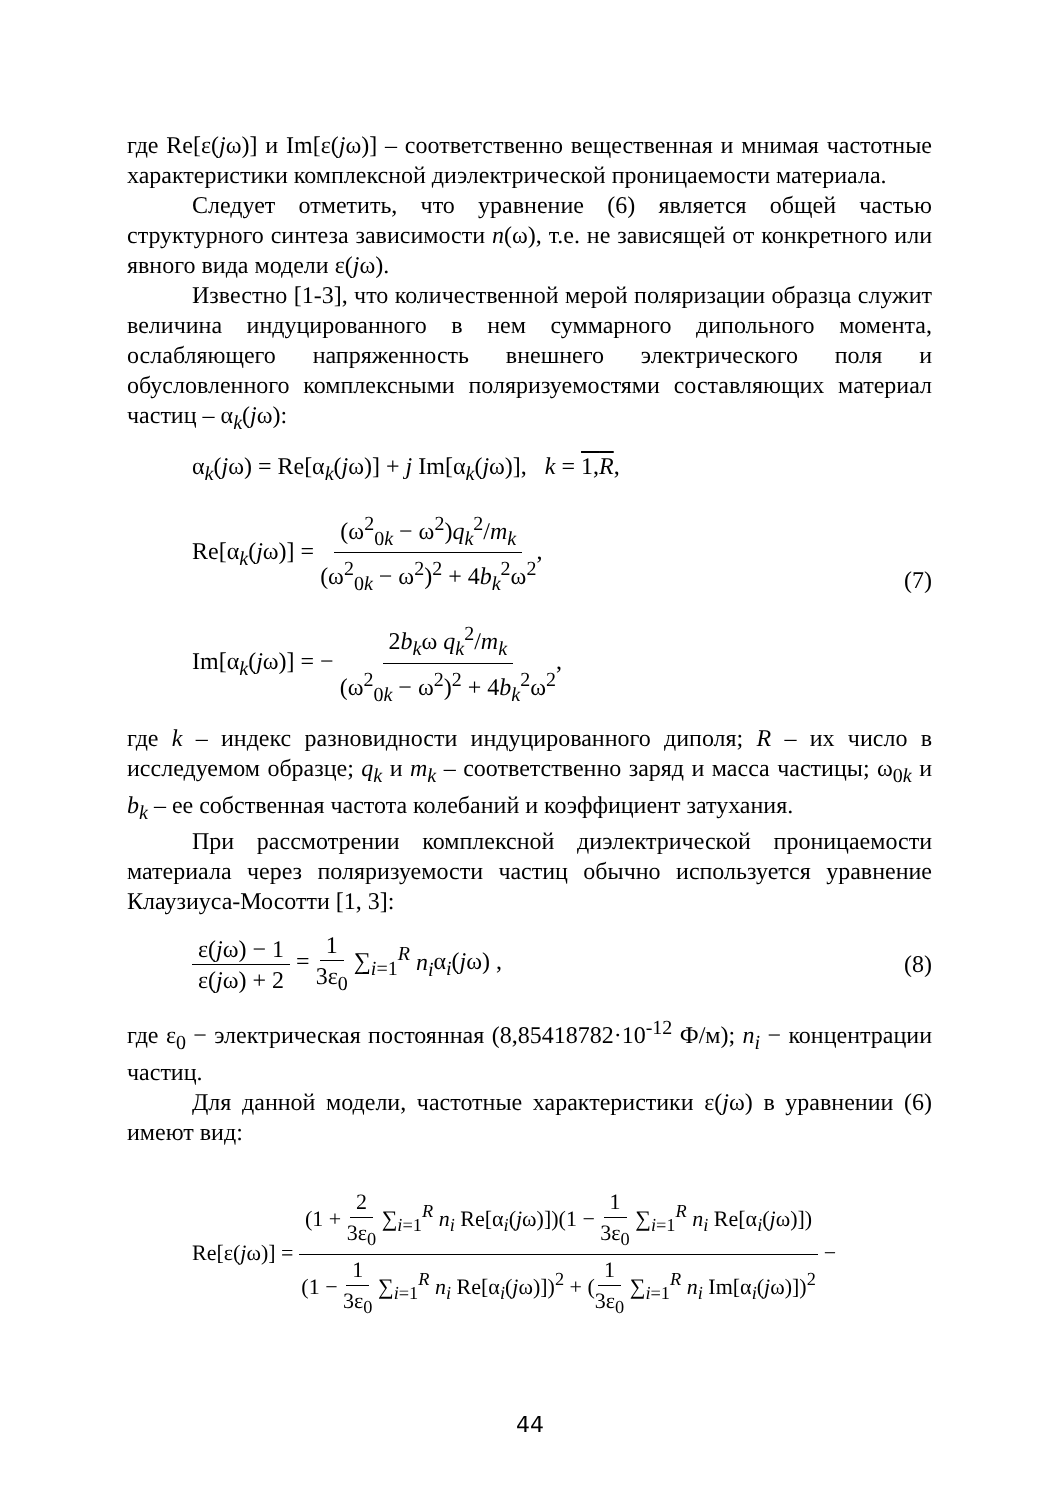где Re[ε(jω)] и Im[ε(jω)] – соответственно вещественная и мнимая частотные характеристики комплексной диэлектрической проницаемости материала.
Следует отметить, что уравнение (6) является общей частью структурного синтеза зависимости n(ω), т.е. не зависящей от конкретного или явного вида модели ε(jω).
Известно [1-3], что количественной мерой поляризации образца служит величина индуцированного в нем суммарного дипольного момента, ослабляющего напряженность внешнего электрического поля и обусловленного комплексными поляризуемостями составляющих материал частиц – α<sub>k</sub>(jω):
α<sub>k</sub>(jω) = Re[α<sub>k</sub>(jω)] + j Im[α<sub>k</sub>(jω)], k = 1,R,
Re[α<sub>k</sub>(jω)] = (ω<sup>2</sup><sub>0k</sub> − ω<sup>2</sup>)q<sub>k</sub><sup>2</sup>/m<sub>k</sub> (ω<sup>2</sup><sub>0k</sub> − ω<sup>2</sup>)<sup>2</sup> + 4b<sub>k</sub><sup>2</sup>ω<sup>2</sup>,
Im[α<sub>k</sub>(jω)] = − 2b<sub>k</sub>ω q<sub>k</sub><sup>2</sup>/m<sub>k</sub> (ω<sup>2</sup><sub>0k</sub> − ω<sup>2</sup>)<sup>2</sup> + 4b<sub>k</sub><sup>2</sup>ω<sup>2</sup>,
(7)
где k – индекс разновидности индуцированного диполя; R – их число в исследуемом образце; q<sub>k</sub> и m<sub>k</sub> – соответственно заряд и масса частицы; ω<sub>0k</sub> и b<sub>k</sub> – ее собственная частота колебаний и коэффициент затухания.
При рассмотрении комплексной диэлектрической проницаемости материала через поляризуемости частиц обычно используется уравнение Клаузиуса-Мосотти [1, 3]:
ε(jω) − 1 ε(jω) + 2 = 1 3ε<sub>0</sub> ∑<sub>i=1</sub><sup>R</sup> n<sub>i</sub>α<sub>i</sub>(jω) ,
(8)
где ε<sub>0</sub> − электрическая постоянная (8,85418782·10<sup>-12</sup> Ф/м); n<sub>i</sub> − концентрации частиц.
Для данной модели, частотные характеристики ε(jω) в уравнении (6) имеют вид:
Re[ε(jω)] = (1 + 2 3ε<sub>0</sub> ∑<sub>i=1</sub><sup>R</sup> n<sub>i</sub> Re[α<sub>i</sub>(jω)])(1 − 1 3ε<sub>0</sub> ∑<sub>i=1</sub><sup>R</sup> n<sub>i</sub> Re[α<sub>i</sub>(jω)]) (1 − 1 3ε<sub>0</sub> ∑<sub>i=1</sub><sup>R</sup> n<sub>i</sub> Re[α<sub>i</sub>(jω)])<sup>2</sup> + (1 3ε<sub>0</sub> ∑<sub>i=1</sub><sup>R</sup> n<sub>i</sub> Im[α<sub>i</sub>(jω)])<sup>2</sup> −
44